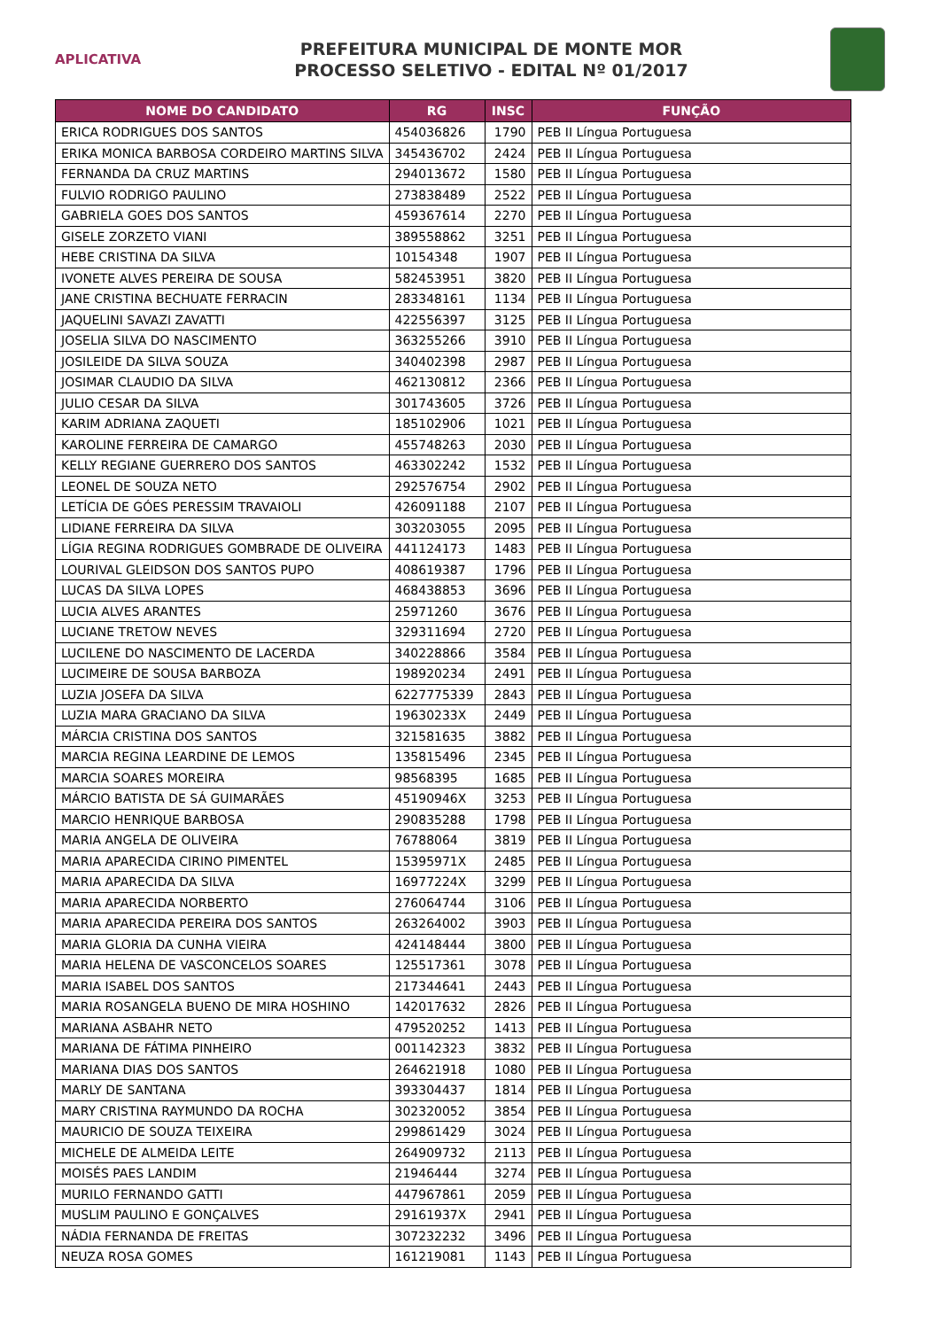APLICATIVA
PREFEITURA MUNICIPAL DE MONTE MOR
PROCESSO SELETIVO - EDITAL Nº 01/2017
| NOME DO CANDIDATO | RG | INSC | FUNÇÃO |
| --- | --- | --- | --- |
| ERICA RODRIGUES DOS SANTOS | 454036826 | 1790 | PEB II Língua Portuguesa |
| ERIKA MONICA BARBOSA CORDEIRO MARTINS SILVA | 345436702 | 2424 | PEB II Língua Portuguesa |
| FERNANDA DA CRUZ MARTINS | 294013672 | 1580 | PEB II Língua Portuguesa |
| FULVIO RODRIGO PAULINO | 273838489 | 2522 | PEB II Língua Portuguesa |
| GABRIELA GOES DOS SANTOS | 459367614 | 2270 | PEB II Língua Portuguesa |
| GISELE ZORZETO VIANI | 389558862 | 3251 | PEB II Língua Portuguesa |
| HEBE CRISTINA DA SILVA | 10154348 | 1907 | PEB II Língua Portuguesa |
| IVONETE ALVES PEREIRA DE SOUSA | 582453951 | 3820 | PEB II Língua Portuguesa |
| JANE CRISTINA BECHUATE FERRACIN | 283348161 | 1134 | PEB II Língua Portuguesa |
| JAQUELINI SAVAZI ZAVATTI | 422556397 | 3125 | PEB II Língua Portuguesa |
| JOSELIA SILVA DO NASCIMENTO | 363255266 | 3910 | PEB II Língua Portuguesa |
| JOSILEIDE DA SILVA SOUZA | 340402398 | 2987 | PEB II Língua Portuguesa |
| JOSIMAR CLAUDIO DA SILVA | 462130812 | 2366 | PEB II Língua Portuguesa |
| JULIO CESAR DA SILVA | 301743605 | 3726 | PEB II Língua Portuguesa |
| KARIM ADRIANA ZAQUETI | 185102906 | 1021 | PEB II Língua Portuguesa |
| KAROLINE FERREIRA DE CAMARGO | 455748263 | 2030 | PEB II Língua Portuguesa |
| KELLY REGIANE GUERRERO DOS SANTOS | 463302242 | 1532 | PEB II Língua Portuguesa |
| LEONEL DE SOUZA NETO | 292576754 | 2902 | PEB II Língua Portuguesa |
| LETÍCIA DE GÓES PERESSIM TRAVAIOLI | 426091188 | 2107 | PEB II Língua Portuguesa |
| LIDIANE FERREIRA DA SILVA | 303203055 | 2095 | PEB II Língua Portuguesa |
| LÍGIA REGINA RODRIGUES GOMBRADE DE OLIVEIRA | 441124173 | 1483 | PEB II Língua Portuguesa |
| LOURIVAL GLEIDSON DOS SANTOS PUPO | 408619387 | 1796 | PEB II Língua Portuguesa |
| LUCAS DA SILVA LOPES | 468438853 | 3696 | PEB II Língua Portuguesa |
| LUCIA ALVES ARANTES | 25971260 | 3676 | PEB II Língua Portuguesa |
| LUCIANE TRETOW NEVES | 329311694 | 2720 | PEB II Língua Portuguesa |
| LUCILENE DO NASCIMENTO DE LACERDA | 340228866 | 3584 | PEB II Língua Portuguesa |
| LUCIMEIRE DE SOUSA BARBOZA | 198920234 | 2491 | PEB II Língua Portuguesa |
| LUZIA JOSEFA DA SILVA | 6227775339 | 2843 | PEB II Língua Portuguesa |
| LUZIA MARA GRACIANO DA SILVA | 19630233X | 2449 | PEB II Língua Portuguesa |
| MÁRCIA CRISTINA DOS SANTOS | 321581635 | 3882 | PEB II Língua Portuguesa |
| MARCIA REGINA LEARDINE DE LEMOS | 135815496 | 2345 | PEB II Língua Portuguesa |
| MARCIA SOARES MOREIRA | 98568395 | 1685 | PEB II Língua Portuguesa |
| MÁRCIO BATISTA DE SÁ GUIMARÃES | 45190946X | 3253 | PEB II Língua Portuguesa |
| MARCIO HENRIQUE BARBOSA | 290835288 | 1798 | PEB II Língua Portuguesa |
| MARIA ANGELA DE OLIVEIRA | 76788064 | 3819 | PEB II Língua Portuguesa |
| MARIA APARECIDA CIRINO PIMENTEL | 15395971X | 2485 | PEB II Língua Portuguesa |
| MARIA APARECIDA DA SILVA | 16977224X | 3299 | PEB II Língua Portuguesa |
| MARIA APARECIDA NORBERTO | 276064744 | 3106 | PEB II Língua Portuguesa |
| MARIA APARECIDA PEREIRA DOS SANTOS | 263264002 | 3903 | PEB II Língua Portuguesa |
| MARIA GLORIA DA CUNHA VIEIRA | 424148444 | 3800 | PEB II Língua Portuguesa |
| MARIA HELENA DE VASCONCELOS SOARES | 125517361 | 3078 | PEB II Língua Portuguesa |
| MARIA ISABEL DOS SANTOS | 217344641 | 2443 | PEB II Língua Portuguesa |
| MARIA ROSANGELA BUENO DE MIRA HOSHINO | 142017632 | 2826 | PEB II Língua Portuguesa |
| MARIANA ASBAHR NETO | 479520252 | 1413 | PEB II Língua Portuguesa |
| MARIANA DE FÁTIMA PINHEIRO | 001142323 | 3832 | PEB II Língua Portuguesa |
| MARIANA DIAS DOS SANTOS | 264621918 | 1080 | PEB II Língua Portuguesa |
| MARLY DE SANTANA | 393304437 | 1814 | PEB II Língua Portuguesa |
| MARY CRISTINA RAYMUNDO DA ROCHA | 302320052 | 3854 | PEB II Língua Portuguesa |
| MAURICIO DE SOUZA TEIXEIRA | 299861429 | 3024 | PEB II Língua Portuguesa |
| MICHELE DE ALMEIDA LEITE | 264909732 | 2113 | PEB II Língua Portuguesa |
| MOISÉS PAES LANDIM | 21946444 | 3274 | PEB II Língua Portuguesa |
| MURILO FERNANDO GATTI | 447967861 | 2059 | PEB II Língua Portuguesa |
| MUSLIM PAULINO E GONÇALVES | 29161937X | 2941 | PEB II Língua Portuguesa |
| NÁDIA FERNANDA DE FREITAS | 307232232 | 3496 | PEB II Língua Portuguesa |
| NEUZA ROSA GOMES | 161219081 | 1143 | PEB II Língua Portuguesa |